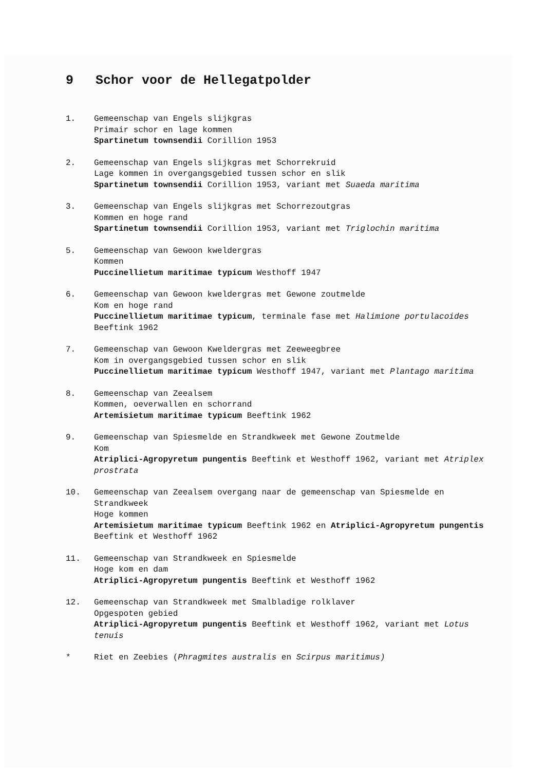9 Schor voor de Hellegatpolder
1. Gemeenschap van Engels slijkgras
Primair schor en lage kommen
Spartinetum townsendii Corillion 1953
2. Gemeenschap van Engels slijkgras met Schorrekruid
Lage kommen in overgangsgebied tussen schor en slik
Spartinetum townsendii Corillion 1953, variant met Suaeda maritima
3. Gemeenschap van Engels slijkgras met Schorrezoutgras
Kommen en hoge rand
Spartinetum townsendii Corillion 1953, variant met Triglochin maritima
5. Gemeenschap van Gewoon kweldergras
Kommen
Puccinellietum maritimae typicum Westhoff 1947
6. Gemeenschap van Gewoon kweldergras met Gewone zoutmelde
Kom en hoge rand
Puccinellietum maritimae typicum, terminale fase met Halimione portulacoides Beeftink 1962
7. Gemeenschap van Gewoon Kweldergras met Zeeweegbree
Kom in overgangsgebied tussen schor en slik
Puccinellietum maritimae typicum Westhoff 1947, variant met Plantago maritima
8. Gemeenschap van Zeealsem
Kommen, oeverwallen en schorrand
Artemisietum maritimae typicum Beeftink 1962
9. Gemeenschap van Spiesmelde en Strandkweek met Gewone Zoutmelde
Kom
Atriplici-Agropyretum pungentis Beeftink et Westhoff 1962, variant met Atriplex prostrata
10. Gemeenschap van Zeealsem overgang naar de gemeenschap van Spiesmelde en Strandkweek
Hoge kommen
Artemisietum maritimae typicum Beeftink 1962 en Atriplici-Agropyretum pungentis Beeftink et Westhoff 1962
11. Gemeenschap van Strandkweek en Spiesmelde
Hoge kom en dam
Atriplici-Agropyretum pungentis Beeftink et Westhoff 1962
12. Gemeenschap van Strandkweek met Smalbladige rolklaver
Opgespoten gebied
Atriplici-Agropyretum pungentis Beeftink et Westhoff 1962, variant met Lotus tenuis
* Riet en Zeebies (Phragmites australis en Scirpus maritimus)